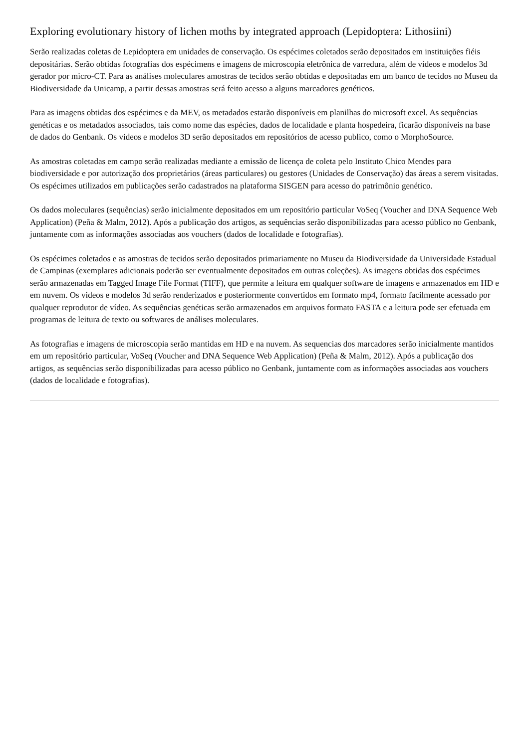Exploring evolutionary history of lichen moths by integrated approach (Lepidoptera: Lithosiini)
Serão realizadas coletas de Lepidoptera em unidades de conservação. Os espécimes coletados serão depositados em instituições fiéis depositárias. Serão obtidas fotografias dos espécimens e imagens de microscopia eletrônica de varredura, além de vídeos e modelos 3d gerador por micro-CT. Para as análises moleculares amostras de tecidos serão obtidas e depositadas em um banco de tecidos no Museu da Biodiversidade da Unicamp, a partir dessas amostras será feito acesso a alguns marcadores genéticos.
Para as imagens obtidas dos espécimes e da MEV, os metadados estarão disponíveis em planilhas do microsoft excel. As sequências genéticas e os metadados associados, tais como nome das espécies, dados de localidade e planta hospedeira, ficarão disponíveis na base de dados do Genbank. Os videos e modelos 3D serão depositados em repositórios de acesso publico, como o MorphoSource.
As amostras coletadas em campo serão realizadas mediante a emissão de licença de coleta pelo Instituto Chico Mendes para biodiversidade e por autorização dos proprietários (áreas particulares) ou gestores (Unidades de Conservação) das áreas a serem visitadas. Os espécimes utilizados em publicações serão cadastrados na plataforma SISGEN para acesso do patrimônio genético.
Os dados moleculares (sequências) serão inicialmente depositados em um repositório particular VoSeq (Voucher and DNA Sequence Web Application) (Peña & Malm, 2012). Após a publicação dos artigos, as sequências serão disponibilizadas para acesso público no Genbank, juntamente com as informações associadas aos vouchers (dados de localidade e fotografias).
Os espécimes coletados e as amostras de tecidos serão depositados primariamente no Museu da Biodiversidade da Universidade Estadual de Campinas (exemplares adicionais poderão ser eventualmente depositados em outras coleções). As imagens obtidas dos espécimes serão armazenadas em Tagged Image File Format (TIFF), que permite a leitura em qualquer software de imagens e armazenados em HD e em nuvem. Os videos e modelos 3d serão renderizados e posteriormente convertidos em formato mp4, formato facilmente acessado por qualquer reprodutor de vídeo. As sequências genéticas serão armazenados em arquivos formato FASTA e a leitura pode ser efetuada em programas de leitura de texto ou softwares de análises moleculares.
As fotografias e imagens de microscopia serão mantidas em HD e na nuvem. As sequencias dos marcadores serão inicialmente mantidos em um repositório particular, VoSeq (Voucher and DNA Sequence Web Application) (Peña & Malm, 2012). Após a publicação dos artigos, as sequências serão disponibilizadas para acesso público no Genbank, juntamente com as informações associadas aos vouchers (dados de localidade e fotografias).